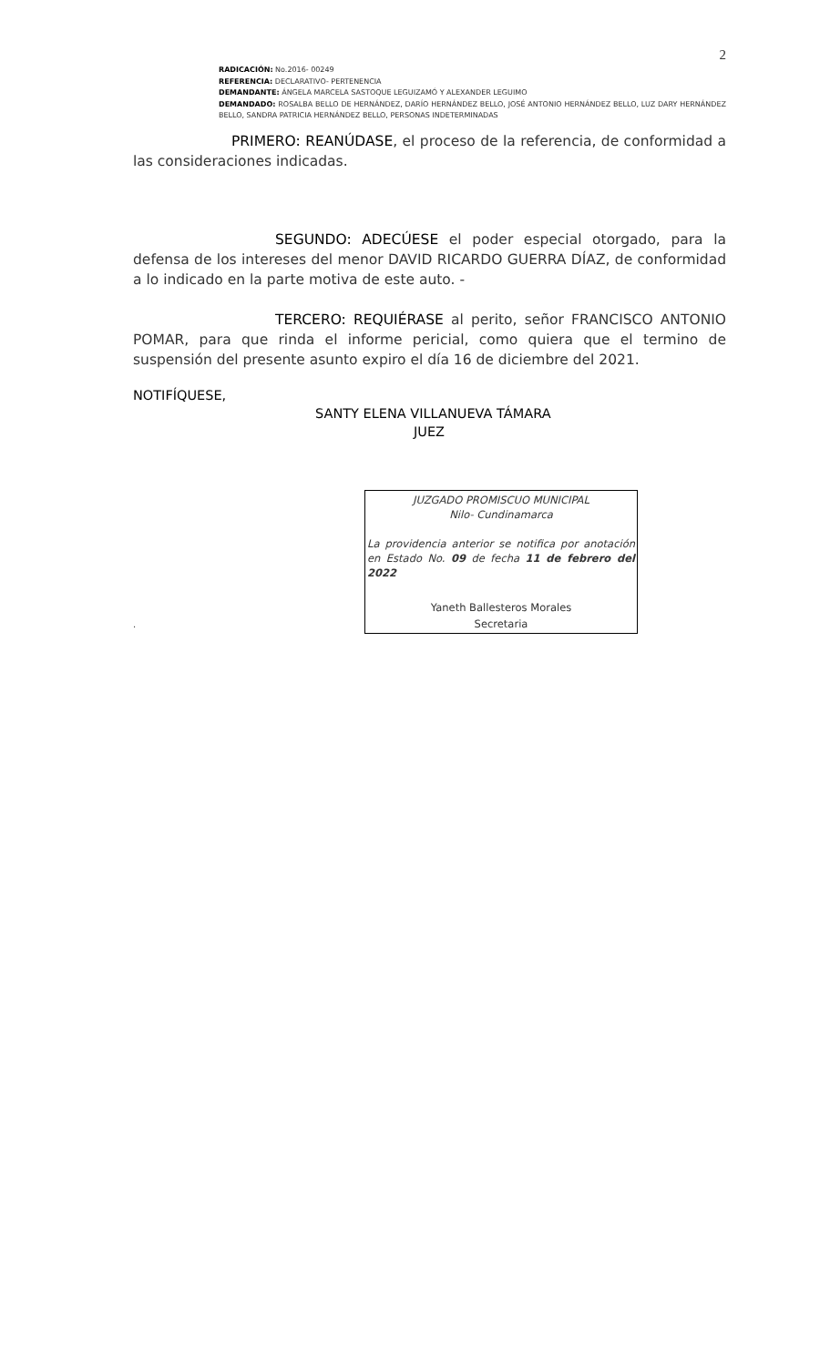2
RADICACIÓN: No.2016- 00249
REFERENCIA: DECLARATIVO- PERTENENCIA
DEMANDANTE: ÁNGELA MARCELA SASTOQUE LEGUIZAMÓ Y ALEXANDER LEGUIMO
DEMANDADO: ROSALBA BELLO DE HERNÁNDEZ, DARÍO HERNÁNDEZ BELLO, JOSÉ ANTONIO HERNÁNDEZ BELLO, LUZ DARY HERNÁNDEZ BELLO, SANDRA PATRICIA HERNÁNDEZ BELLO, PERSONAS INDETERMINADAS
PRIMERO: REANÚDASE, el proceso de la referencia, de conformidad a las consideraciones indicadas.
SEGUNDO: ADECÚESE el poder especial otorgado, para la defensa de los intereses del menor DAVID RICARDO GUERRA DÍAZ, de conformidad a lo indicado en la parte motiva de este auto. -
TERCERO: REQUIÉRASE al perito, señor FRANCISCO ANTONIO POMAR, para que rinda el informe pericial, como quiera que el termino de suspensión del presente asunto expiro el día 16 de diciembre del 2021.
NOTIFÍQUESE,
SANTY ELENA VILLANUEVA TÁMARA
JUEZ
JUZGADO PROMISCUO MUNICIPAL
Nilo- Cundinamarca
La providencia anterior se notifica por anotación en Estado No. 09 de fecha 11 de febrero del 2022
Yaneth Ballesteros Morales
Secretaria
.